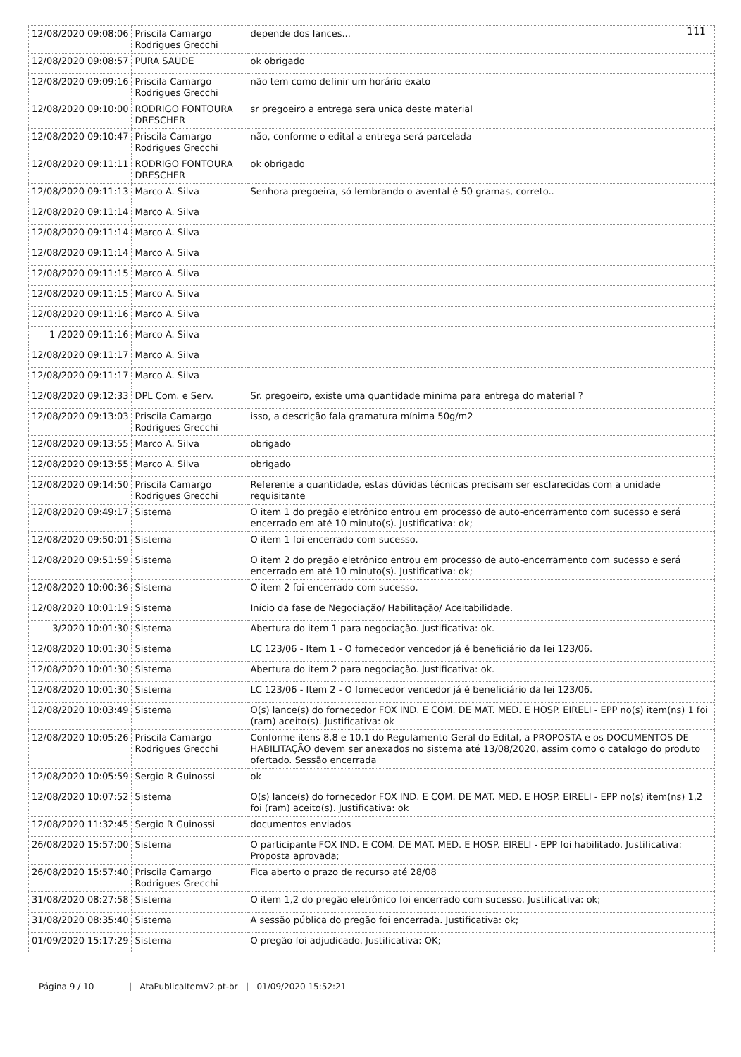111
| 12/08/2020 09:08:06 | Priscila Camargo Rodrigues Grecchi | depende dos lances... |
| 12/08/2020 09:08:57 | PURA SAÚDE | ok obrigado |
| 12/08/2020 09:09:16 | Priscila Camargo Rodrigues Grecchi | não tem como definir um horário exato |
| 12/08/2020 09:10:00 | RODRIGO FONTOURA DRESCHER | sr pregoeiro a entrega sera unica deste material |
| 12/08/2020 09:10:47 | Priscila Camargo Rodrigues Grecchi | não, conforme o edital a entrega será parcelada |
| 12/08/2020 09:11:11 | RODRIGO FONTOURA DRESCHER | ok obrigado |
| 12/08/2020 09:11:13 | Marco A. Silva | Senhora pregoeira, só lembrando o avental é 50 gramas, correto.. |
| 12/08/2020 09:11:14 | Marco A. Silva | |
| 12/08/2020 09:11:14 | Marco A. Silva | |
| 12/08/2020 09:11:14 | Marco A. Silva | |
| 12/08/2020 09:11:15 | Marco A. Silva | |
| 12/08/2020 09:11:15 | Marco A. Silva | |
| 12/08/2020 09:11:16 | Marco A. Silva | |
| 1 /2020 09:11:16 | Marco A. Silva | |
| 12/08/2020 09:11:17 | Marco A. Silva | |
| 12/08/2020 09:11:17 | Marco A. Silva | |
| 12/08/2020 09:12:33 | DPL Com. e Serv. | Sr. pregoeiro, existe uma quantidade minima para entrega do material ? |
| 12/08/2020 09:13:03 | Priscila Camargo Rodrigues Grecchi | isso, a descrição fala gramatura mínima 50g/m2 |
| 12/08/2020 09:13:55 | Marco A. Silva | obrigado |
| 12/08/2020 09:13:55 | Marco A. Silva | obrigado |
| 12/08/2020 09:14:50 | Priscila Camargo Rodrigues Grecchi | Referente a quantidade, estas dúvidas técnicas precisam ser esclarecidas com a unidade requisitante |
| 12/08/2020 09:49:17 | Sistema | O item 1 do pregão eletrônico entrou em processo de auto-encerramento com sucesso e será encerrado em até 10 minuto(s). Justificativa: ok; |
| 12/08/2020 09:50:01 | Sistema | O item 1 foi encerrado com sucesso. |
| 12/08/2020 09:51:59 | Sistema | O item 2 do pregão eletrônico entrou em processo de auto-encerramento com sucesso e será encerrado em até 10 minuto(s). Justificativa: ok; |
| 12/08/2020 10:00:36 | Sistema | O item 2 foi encerrado com sucesso. |
| 12/08/2020 10:01:19 | Sistema | Início da fase de Negociação/ Habilitação/ Aceitabilidade. |
| 3/2020 10:01:30 | Sistema | Abertura do item 1 para negociação. Justificativa: ok. |
| 12/08/2020 10:01:30 | Sistema | LC 123/06 - Item 1 - O fornecedor vencedor já é beneficiário da lei 123/06. |
| 12/08/2020 10:01:30 | Sistema | Abertura do item 2 para negociação. Justificativa: ok. |
| 12/08/2020 10:01:30 | Sistema | LC 123/06 - Item 2 - O fornecedor vencedor já é beneficiário da lei 123/06. |
| 12/08/2020 10:03:49 | Sistema | O(s) lance(s) do fornecedor FOX IND. E COM. DE MAT. MED. E HOSP. EIRELI - EPP no(s) item(ns) 1 foi (ram) aceito(s). Justificativa: ok |
| 12/08/2020 10:05:26 | Priscila Camargo Rodrigues Grecchi | Conforme itens 8.8 e 10.1 do Regulamento Geral do Edital, a PROPOSTA e os DOCUMENTOS DE HABILITAÇÃO devem ser anexados no sistema até 13/08/2020, assim como o catalogo do produto ofertado. Sessão encerrada |
| 12/08/2020 10:05:59 | Sergio R Guinossi | ok |
| 12/08/2020 10:07:52 | Sistema | O(s) lance(s) do fornecedor FOX IND. E COM. DE MAT. MED. E HOSP. EIRELI - EPP no(s) item(ns) 1,2 foi (ram) aceito(s). Justificativa: ok |
| 12/08/2020 11:32:45 | Sergio R Guinossi | documentos enviados |
| 26/08/2020 15:57:00 | Sistema | O participante FOX IND. E COM. DE MAT. MED. E HOSP. EIRELI - EPP foi habilitado. Justificativa: Proposta aprovada; |
| 26/08/2020 15:57:40 | Priscila Camargo Rodrigues Grecchi | Fica aberto o prazo de recurso até 28/08 |
| 31/08/2020 08:27:58 | Sistema | O item 1,2 do pregão eletrônico foi encerrado com sucesso. Justificativa: ok; |
| 31/08/2020 08:35:40 | Sistema | A sessão pública do pregão foi encerrada. Justificativa: ok; |
| 01/09/2020 15:17:29 | Sistema | O pregão foi adjudicado. Justificativa: OK; |
Página 9 / 10 | AtaPublicaItemV2.pt-br | 01/09/2020 15:52:21